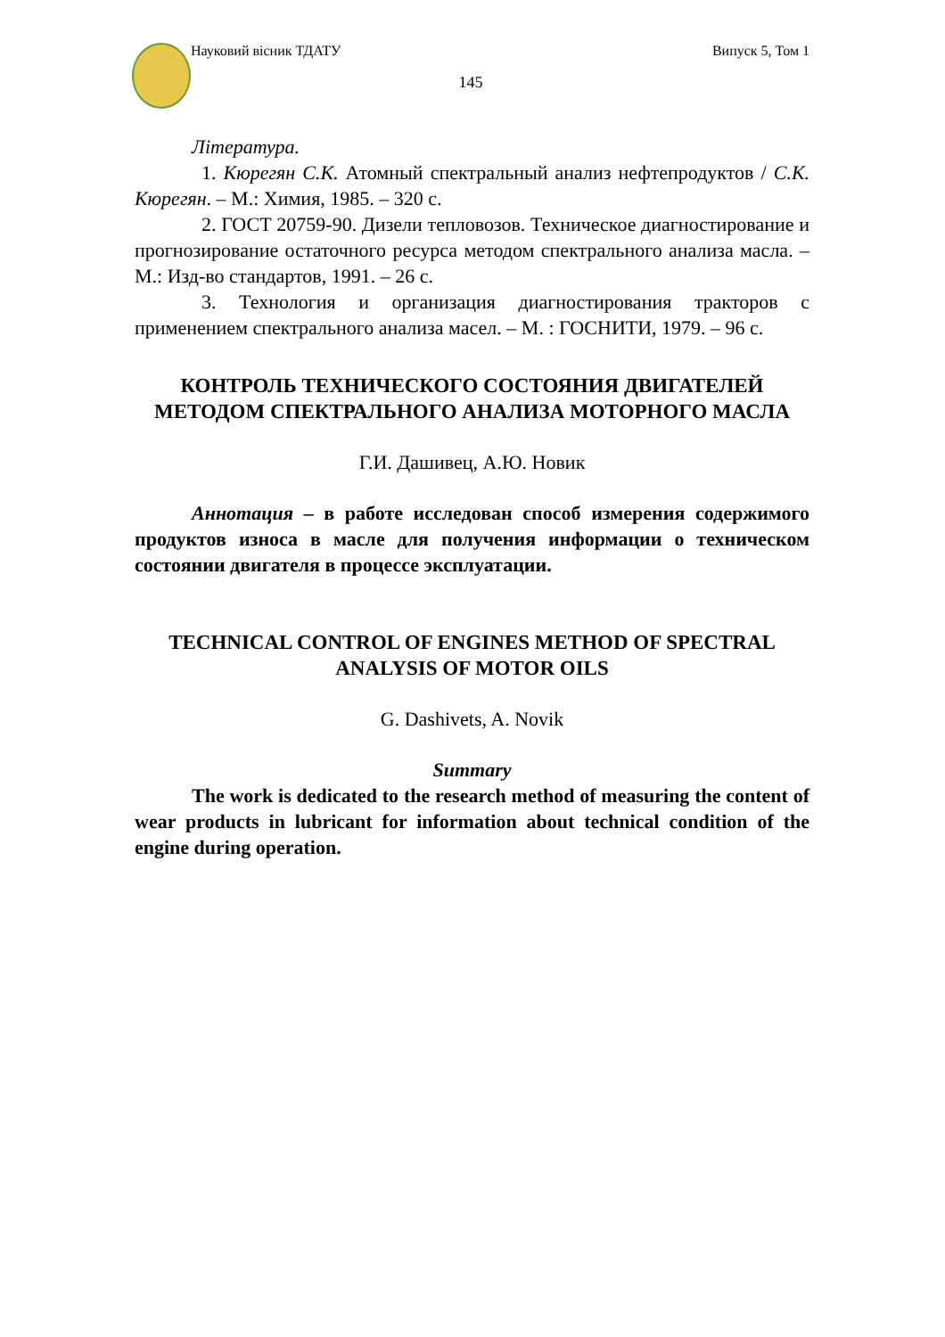Науковий вісник ТДАТУ Випуск 5, Том 1
145
Література.
1. Кюрегян С.К. Атомный спектральный анализ нефтепродуктов / С.К. Кюрегян. – М.: Химия, 1985. – 320 с.
2. ГОСТ 20759-90. Дизели тепловозов. Техническое диагностирование и прогнозирование остаточного ресурса методом спектрального анализа масла. – М.: Изд-во стандартов, 1991. – 26 с.
3. Технология и организация диагностирования тракторов с применением спектрального анализа масел. – М. : ГОСНИТИ, 1979. – 96 с.
КОНТРОЛЬ ТЕХНИЧЕСКОГО СОСТОЯНИЯ ДВИГАТЕЛЕЙ МЕТОДОМ СПЕКТРАЛЬНОГО АНАЛИЗА МОТОРНОГО МАСЛА
Г.И. Дашивец, А.Ю. Новик
Аннотация – в работе исследован способ измерения содержимого продуктов износа в масле для получения информации о техническом состоянии двигателя в процессе эксплуатации.
TECHNICAL CONTROL OF ENGINES METHOD OF SPECTRAL ANALYSIS OF MOTOR OILS
G. Dashivets, A. Novik
Summary
The work is dedicated to the research method of measuring the content of wear products in lubricant for information about technical condition of the engine during operation.